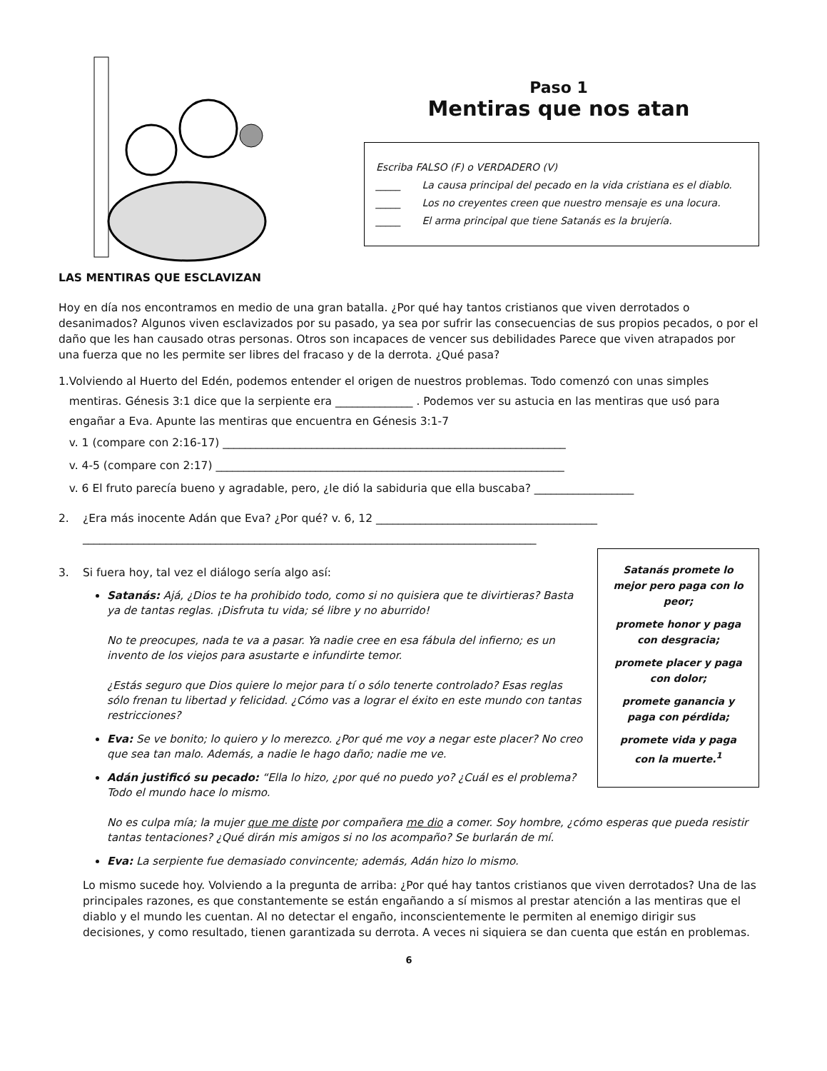Paso 1
Mentiras que nos atan
Escriba FALSO (F) o VERDADERO (V)
_____ La causa principal del pecado en la vida cristiana es el diablo.
_____ Los no creyentes creen que nuestro mensaje es una locura.
_____ El arma principal que tiene Satanás es la brujería.
LAS MENTIRAS QUE ESCLAVIZAN
Hoy en día nos encontramos en medio de una gran batalla. ¿Por qué hay tantos cristianos que viven derrotados o desanimados? Algunos viven esclavizados por su pasado, ya sea por sufrir las consecuencias de sus propios pecados, o por el daño que les han causado otras personas. Otros son incapaces de vencer sus debilidades Parece que viven atrapados por una fuerza que no les permite ser libres del fracaso y de la derrota. ¿Qué pasa?
1. Volviendo al Huerto del Edén, podemos entender el origen de nuestros problemas. Todo comenzó con unas simples mentiras. Génesis 3:1 dice que la serpiente era ______________ . Podemos ver su astucia en las mentiras que usó para engañar a Eva. Apunte las mentiras que encuentra en Génesis 3:1-7
v. 1 (compare con 2:16-17) ______________________________________________________________
v. 4-5 (compare con 2:17) _______________________________________________________________
v. 6 El fruto parecía bueno y agradable, pero, ¿le dió la sabiduria que ella buscaba? __________________
2. ¿Era más inocente Adán que Eva? ¿Por qué? v. 6, 12 ________________________________________
__________________________________________________________________________________
Satanás promete lo mejor pero paga con lo peor;
promete honor y paga con desgracia;
promete placer y paga con dolor;
promete ganancia y paga con pérdida;
promete vida y paga con la muerte.<sup>1</sup>
3. Si fuera hoy, tal vez el diálogo sería algo así:
Satanás: Ajá, ¿Dios te ha prohibido todo, como si no quisiera que te divirtieras? Basta ya de tantas reglas. ¡Disfruta tu vida; sé libre y no aburrido!
No te preocupes, nada te va a pasar. Ya nadie cree en esa fábula del infierno; es un invento de los viejos para asustarte e infundirte temor.
¿Estás seguro que Dios quiere lo mejor para tí o sólo tenerte controlado? Esas reglas sólo frenan tu libertad y felicidad. ¿Cómo vas a lograr el éxito en este mundo con tantas restricciones?
Eva: Se ve bonito; lo quiero y lo merezco. ¿Por qué me voy a negar este placer? No creo que sea tan malo. Además, a nadie le hago daño; nadie me ve.
Adán justificó su pecado: “Ella lo hizo, ¿por qué no puedo yo? ¿Cuál es el problema? Todo el mundo hace lo mismo.
No es culpa mía; la mujer que me diste por compañera me dio a comer. Soy hombre, ¿cómo esperas que pueda resistir tantas tentaciones? ¿Qué dirán mis amigos si no los acompaño? Se burlarán de mí.
Eva: La serpiente fue demasiado convincente; además, Adán hizo lo mismo.
Lo mismo sucede hoy. Volviendo a la pregunta de arriba: ¿Por qué hay tantos cristianos que viven derrotados? Una de las principales razones, es que constantemente se están engañando a sí mismos al prestar atención a las mentiras que el diablo y el mundo les cuentan. Al no detectar el engaño, inconscientemente le permiten al enemigo dirigir sus decisiones, y como resultado, tienen garantizada su derrota. A veces ni siquiera se dan cuenta que están en problemas.
6